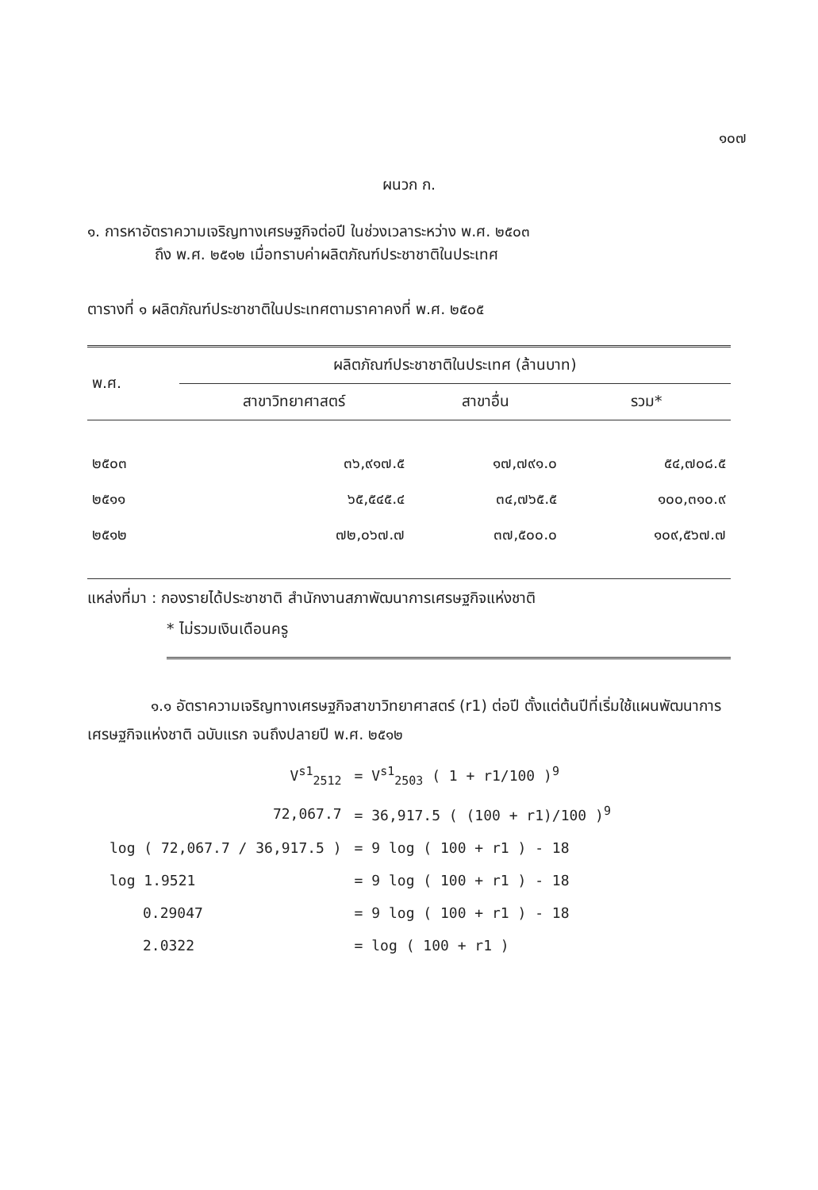๑๐๗
ผนวก ก.
๑. การหาอัตราความเจริญทางเศรษฐกิจต่อปี ในช่วงเวลาระหว่าง พ.ศ. ๒๕๐๓
ถึง พ.ศ. ๒๕๑๒ เมื่อทราบค่าผลิตภัณฑ์ประชาชาติในประเทศ
ตารางที่ ๑ ผลิตภัณฑ์ประชาชาติในประเทศตามราคาคงที่ พ.ศ. ๒๕๐๕
| พ.ศ. | ผลิตภัณฑ์ประชาชาติในประเทศ (ล้านบาท) | | |
| --- | --- | --- | --- |
| | สาขาวิทยาศาสตร์ | สาขาอื่น | รวม* |
| ๒๕๐๓ | ๓๖,๙๑๗.๕ | ๑๗,๗๙๑.๐ | ๕๔,๗๐๘.๕ |
| ๒๕๑๑ | ๖๕,๕๔๕.๔ | ๓๔,๗๖๕.๕ | ๑๐๐,๓๑๐.๙ |
| ๒๕๑๒ | ๗๒,๐๖๗.๗ | ๓๗,๕๐๐.๐ | ๑๐๙,๕๖๗.๗ |
แหล่งที่มา : กองรายได้ประชาชาติ สำนักงานสภาพัฒนาการเศรษฐกิจแห่งชาติ
* ไม่รวมเงินเดือนครู
๑.๑ อัตราความเจริญทางเศรษฐกิจสาขาวิทยาศาสตร์ (r1) ต่อปี ตั้งแต่ต้นปีที่เริ่มใช้แผนพัฒนาการเศรษฐกิจแห่งชาติ ฉบับแรก จนถึงปลายปี พ.ศ. ๒๕๑๒
| V<sup>s1</sup><sub>2512</sub> | = V<sup>s1</sup><sub>2503</sub> ( 1 + r1/100 )<sup>9</sup> |
| 72,067.7 | = 36,917.5 ( (100 + r1)/100 )<sup>9</sup> |
| log ( 72,067.7 / 36,917.5 ) | = 9 log ( 100 + r1 ) - 18 |
| log 1.9521 | = 9 log ( 100 + r1 ) - 18 |
| 0.29047 | = 9 log ( 100 + r1 ) - 18 |
| 2.0322 | = log ( 100 + r1 ) |